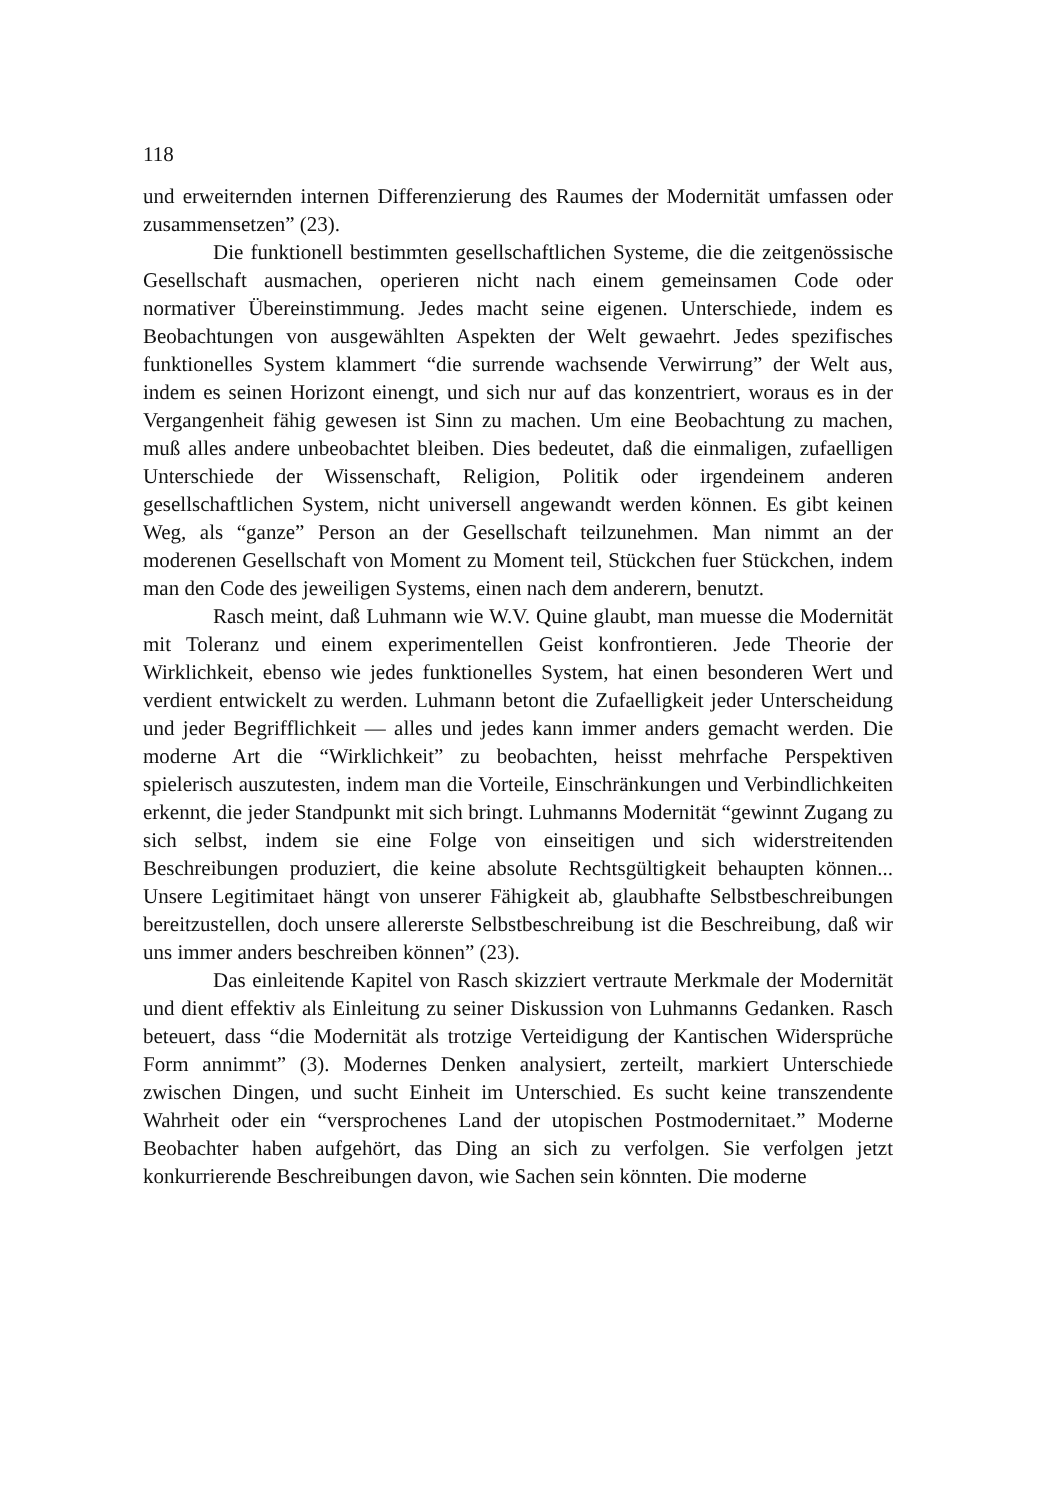118
und erweiternden internen Differenzierung des Raumes der Modernität umfassen oder zusammensetzen” (23).
Die funktionell bestimmten gesellschaftlichen Systeme, die die zeitgenössische Gesellschaft ausmachen, operieren nicht nach einem gemeinsamen Code oder normativer Übereinstimmung. Jedes macht seine eigenen. Unterschiede, indem es Beobachtungen von ausgewählten Aspekten der Welt gewaehrt. Jedes spezifisches funktionelles System klammert “die surrende wachsende Verwirrung” der Welt aus, indem es seinen Horizont einengt, und sich nur auf das konzentriert, woraus es in der Vergangenheit fähig gewesen ist Sinn zu machen. Um eine Beobachtung zu machen, muß alles andere unbeobachtet bleiben. Dies bedeutet, daß die einmaligen, zufaelligen Unterschiede der Wissenschaft, Religion, Politik oder irgendeinem anderen gesellschaftlichen System, nicht universell angewandt werden können. Es gibt keinen Weg, als “ganze” Person an der Gesellschaft teilzunehmen. Man nimmt an der moderenen Gesellschaft von Moment zu Moment teil, Stückchen fuer Stückchen, indem man den Code des jeweiligen Systems, einen nach dem anderern, benutzt.
Rasch meint, daß Luhmann wie W.V. Quine glaubt, man muesse die Modernität mit Toleranz und einem experimentellen Geist konfrontieren. Jede Theorie der Wirklichkeit, ebenso wie jedes funktionelles System, hat einen besonderen Wert und verdient entwickelt zu werden. Luhmann betont die Zufaelligkeit jeder Unterscheidung und jeder Begrifflichkeit — alles und jedes kann immer anders gemacht werden. Die moderne Art die “Wirklichkeit” zu beobachten, heisst mehrfache Perspektiven spielerisch auszutesten, indem man die Vorteile, Einschränkungen und Verbindlichkeiten erkennt, die jeder Standpunkt mit sich bringt. Luhmanns Modernität “gewinnt Zugang zu sich selbst, indem sie eine Folge von einseitigen und sich widerstreitenden Beschreibungen produziert, die keine absolute Rechtsgültigkeit behaupten können... Unsere Legitimitaet hängt von unserer Fähigkeit ab, glaubhafte Selbstbeschreibungen bereitzustellen, doch unsere allererste Selbstbeschreibung ist die Beschreibung, daß wir uns immer anders beschreiben können” (23).
Das einleitende Kapitel von Rasch skizziert vertraute Merkmale der Modernität und dient effektiv als Einleitung zu seiner Diskussion von Luhmanns Gedanken. Rasch beteuert, dass “die Modernität als trotzige Verteidigung der Kantischen Widersprüche Form annimmt” (3). Modernes Denken analysiert, zerteilt, markiert Unterschiede zwischen Dingen, und sucht Einheit im Unterschied. Es sucht keine transzendente Wahrheit oder ein “versprochenes Land der utopischen Postmodernitaet.” Moderne Beobachter haben aufgehört, das Ding an sich zu verfolgen. Sie verfolgen jetzt konkurrierende Beschreibungen davon, wie Sachen sein könnten. Die moderne